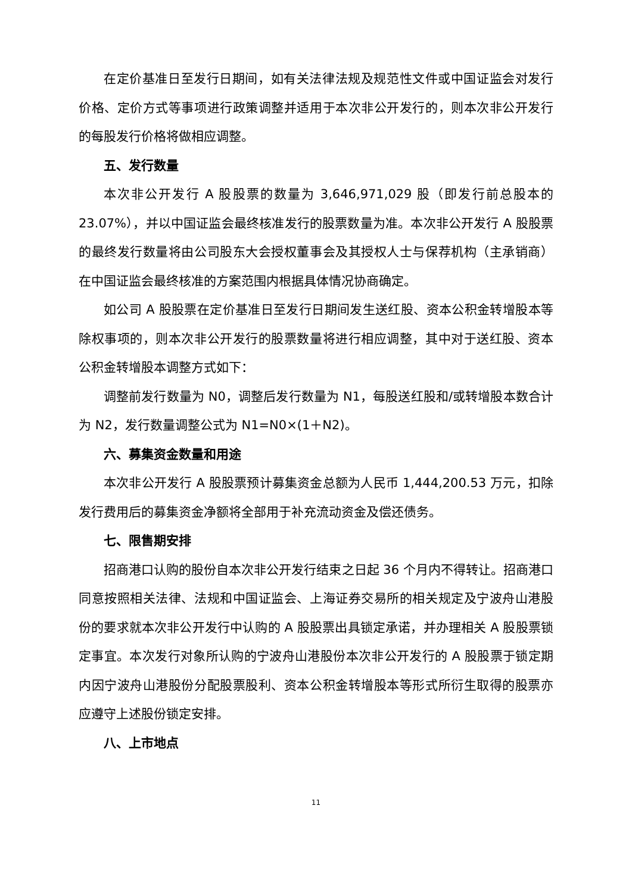在定价基准日至发行日期间，如有关法律法规及规范性文件或中国证监会对发行价格、定价方式等事项进行政策调整并适用于本次非公开发行的，则本次非公开发行的每股发行价格将做相应调整。
五、发行数量
本次非公开发行 A 股股票的数量为 3,646,971,029 股（即发行前总股本的 23.07%），并以中国证监会最终核准发行的股票数量为准。本次非公开发行 A 股股票的最终发行数量将由公司股东大会授权董事会及其授权人士与保荐机构（主承销商）在中国证监会最终核准的方案范围内根据具体情况协商确定。
如公司 A 股股票在定价基准日至发行日期间发生送红股、资本公积金转增股本等除权事项的，则本次非公开发行的股票数量将进行相应调整，其中对于送红股、资本公积金转增股本调整方式如下：
调整前发行数量为 N0，调整后发行数量为 N1，每股送红股和/或转增股本数合计为 N2，发行数量调整公式为 N1=N0×(1＋N2)。
六、募集资金数量和用途
本次非公开发行 A 股股票预计募集资金总额为人民币 1,444,200.53 万元，扣除发行费用后的募集资金净额将全部用于补充流动资金及偿还债务。
七、限售期安排
招商港口认购的股份自本次非公开发行结束之日起 36 个月内不得转让。招商港口同意按照相关法律、法规和中国证监会、上海证券交易所的相关规定及宁波舟山港股份的要求就本次非公开发行中认购的 A 股股票出具锁定承诺，并办理相关 A 股股票锁定事宜。本次发行对象所认购的宁波舟山港股份本次非公开发行的 A 股股票于锁定期内因宁波舟山港股份分配股票股利、资本公积金转增股本等形式所衍生取得的股票亦应遵守上述股份锁定安排。
八、上市地点
11